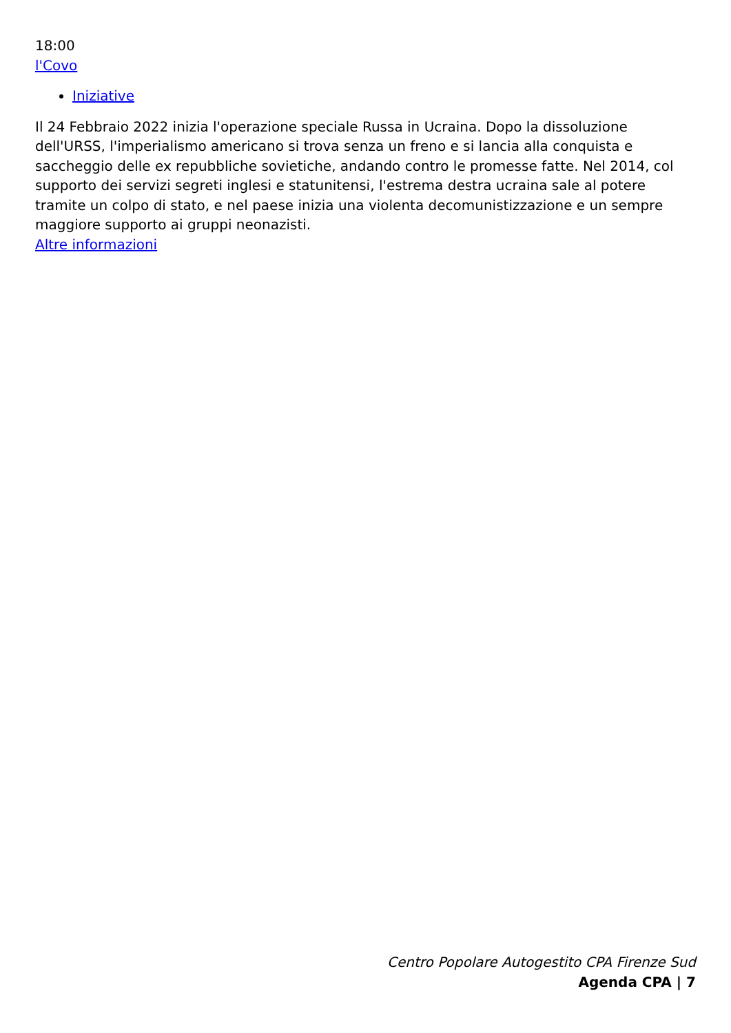18:00
l'Covo
Iniziative
Il 24 Febbraio 2022 inizia l'operazione speciale Russa in Ucraina. Dopo la dissoluzione dell'URSS, l'imperialismo americano si trova senza un freno e si lancia alla conquista e saccheggio delle ex repubbliche sovietiche, andando contro le promesse fatte. Nel 2014, col supporto dei servizi segreti inglesi e statunitensi, l'estrema destra ucraina sale al potere tramite un colpo di stato, e nel paese inizia una violenta decomunistizzazione e un sempre maggiore supporto ai gruppi neonazisti.
Altre informazioni
Centro Popolare Autogestito CPA Firenze Sud
Agenda CPA | 7